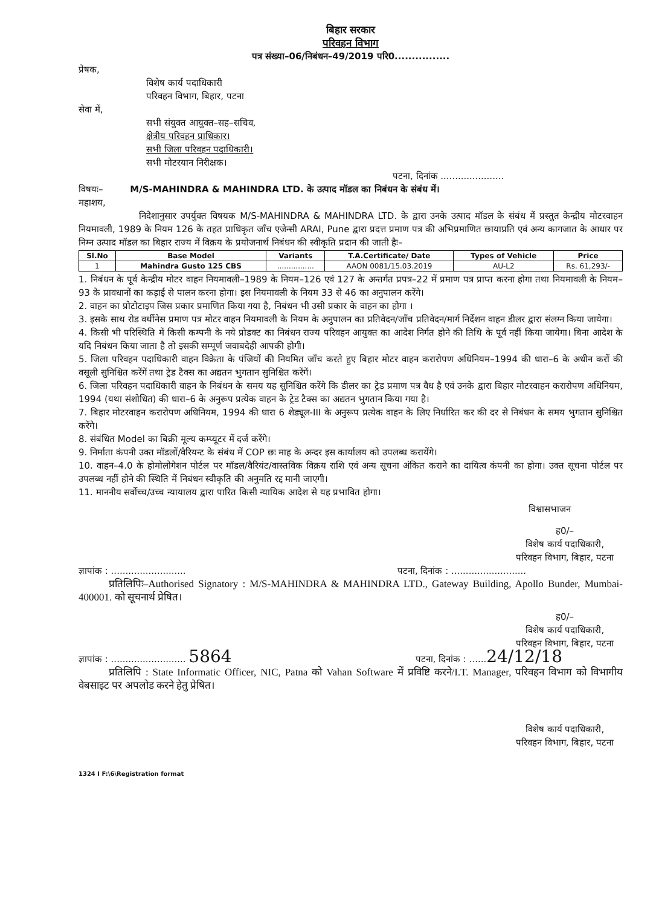बिहार सरकार
परिवहन विभाग
पत्र संख्या–06/निबंधन–49/2019 परि0................
प्रेषक,
विशेष कार्य पदाधिकारी
परिवहन विभाग, बिहार, पटना
सेवा में,
सभी संयुक्त आयुक्त–सह–सचिव,
क्षेत्रीय परिवहन प्राधिकार।
सभी जिला परिवहन पदाधिकारी।
सभी मोटरयान निरीक्षक।
पटना, दिनांक ......................
विषयः– M/S-MAHINDRA & MAHINDRA LTD. के उत्पाद मॉडल का निबंधन के संबंध में।
महाशय,
निदेशानुसार उपर्युक्त विषयक M/S-MAHINDRA & MAHINDRA LTD. के द्वारा उनके उत्पाद मॉडल के संबंध में प्रस्तुत केन्द्रीय मोटरवाहन नियमावली, 1989 के नियम 126 के तहत प्राधिकृत जाँच एजेन्सी ARAI, Pune द्वारा प्रदत्त प्रमाण पत्र की अभिप्रमाणित छायाप्रति एवं अन्य कागजात के आधार पर निम्न उत्पाद मॉडल का बिहार राज्य में विक्रय के प्रयोजनार्थ निबंधन की स्वीकृति प्रदान की जाती हैः–
| Sl.No | Base Model | Variants | T.A.Certificate/ Date | Types of Vehicle | Price |
| --- | --- | --- | --- | --- | --- |
| 1 | Mahindra Gusto 125 CBS | ................ | AAON 0081/15.03.2019 | AU-L2 | Rs. 61,293/- |
1. निबंधन के पूर्व केन्द्रीय मोटर वाहन नियमावली–1989 के नियम–126 एवं 127 के अन्तर्गत प्रपत्र–22 में प्रमाण पत्र प्राप्त करना होगा तथा नियमावली के नियम–93 के प्रावधानों का कड़ाई से पालन करना होगा। इस नियमावली के नियम 33 से 46 का अनुपालन करेंगे।
2. वाहन का प्रोटोटाइप जिस प्रकार प्रमाणित किया गया है, निबंधन भी उसी प्रकार के वाहन का होगा ।
3. इसके साथ रोड वर्थीनेस प्रमाण पत्र मोटर वाहन नियमावली के नियम के अनुपालन का प्रतिवेदन/जाँच प्रतिवेदन/मार्ग निर्देशन वाहन डीलर द्वारा संलग्न किया जायेगा।
4. किसी भी परिस्थिति में किसी कम्पनी के नये प्रोडक्ट का निबंधन राज्य परिवहन आयुक्त का आदेश निर्गत होने की तिथि के पूर्व नहीं किया जायेगा। बिना आदेश के यदि निबंधन किया जाता है तो इसकी सम्पूर्ण जवाबदेही आपकी होगी।
5. जिला परिवहन पदाधिकारी वाहन विक्रेता के पंजियों की नियमित जाँच करते हुए बिहार मोटर वाहन करारोपण अधिनियम–1994 की धारा–6 के अधीन करों की वसूली सुनिश्चित करेंगें तथा ट्रेड टैक्स का अद्यतन भुगतान सुनिश्चित करेंगें।
6. जिला परिवहन पदाधिकारी वाहन के निबंधन के समय यह सुनिश्चित करेंगे कि डीलर का ट्रेड प्रमाण पत्र वैध है एवं उनके द्वारा बिहार मोटरवाहन करारोपण अधिनियम, 1994 (यथा संशोधित) की धारा–6 के अनुरूप प्रत्येक वाहन के ट्रेड टैक्स का अद्यतन भुगतान किया गया है।
7. बिहार मोटरवाहन करारोपण अधिनियम, 1994 की धारा 6 शेड्यूल-III के अनुरूप प्रत्येक वाहन के लिए निर्धारित कर की दर से निबंधन के समय भुगतान सुनिश्चित करेंगे।
8. संबंधित Model का बिक्री मूल्य कम्प्यूटर में दर्ज करेंगे।
9. निर्माता कंपनी उक्त मॉडलों/वैरियन्ट के संबंध में COP छः माह के अन्दर इस कार्यालय को उपलब्ध करायेंगे।
10. वाहन–4.0 के होमोलोगेशन पोर्टल पर मॉडल/वैरियंट/वास्तविक विक्रय राशि एवं अन्य सूचना अंकित कराने का दायित्व कंपनी का होगा। उक्त सूचना पोर्टल पर उपलब्ध नहीं होने की स्थिति में निबंधन स्वीकृति की अनुमति रद्द मानी जाएगी।
11. माननीय सर्वोच्च/उच्च न्यायालय द्वारा पारित किसी न्यायिक आदेश से यह प्रभावित होगा।
विश्वासभाजन
ह0/–
विशेष कार्य पदाधिकारी,
परिवहन विभाग, बिहार, पटना
ज्ञापांक : .......................... पटना, दिनांक : ..........................
प्रतिलिपिः–Authorised Signatory : M/S-MAHINDRA & MAHINDRA LTD., Gateway Building, Apollo Bunder, Mumbai-400001. को सूचनार्थ प्रेषित।
ह0/–
विशेष कार्य पदाधिकारी,
परिवहन विभाग, बिहार, पटना
ज्ञापांक : .......................... 5864 पटना, दिनांक : ......24/12/18
प्रतिलिपि : State Informatic Officer, NIC, Patna को Vahan Software में प्रविष्टि करने/I.T. Manager, परिवहन विभाग को विभागीय वेबसाइट पर अपलोड करने हेतु प्रेषित।
विशेष कार्य पदाधिकारी,
परिवहन विभाग, बिहार, पटना
1324 I F:\6\Registration format